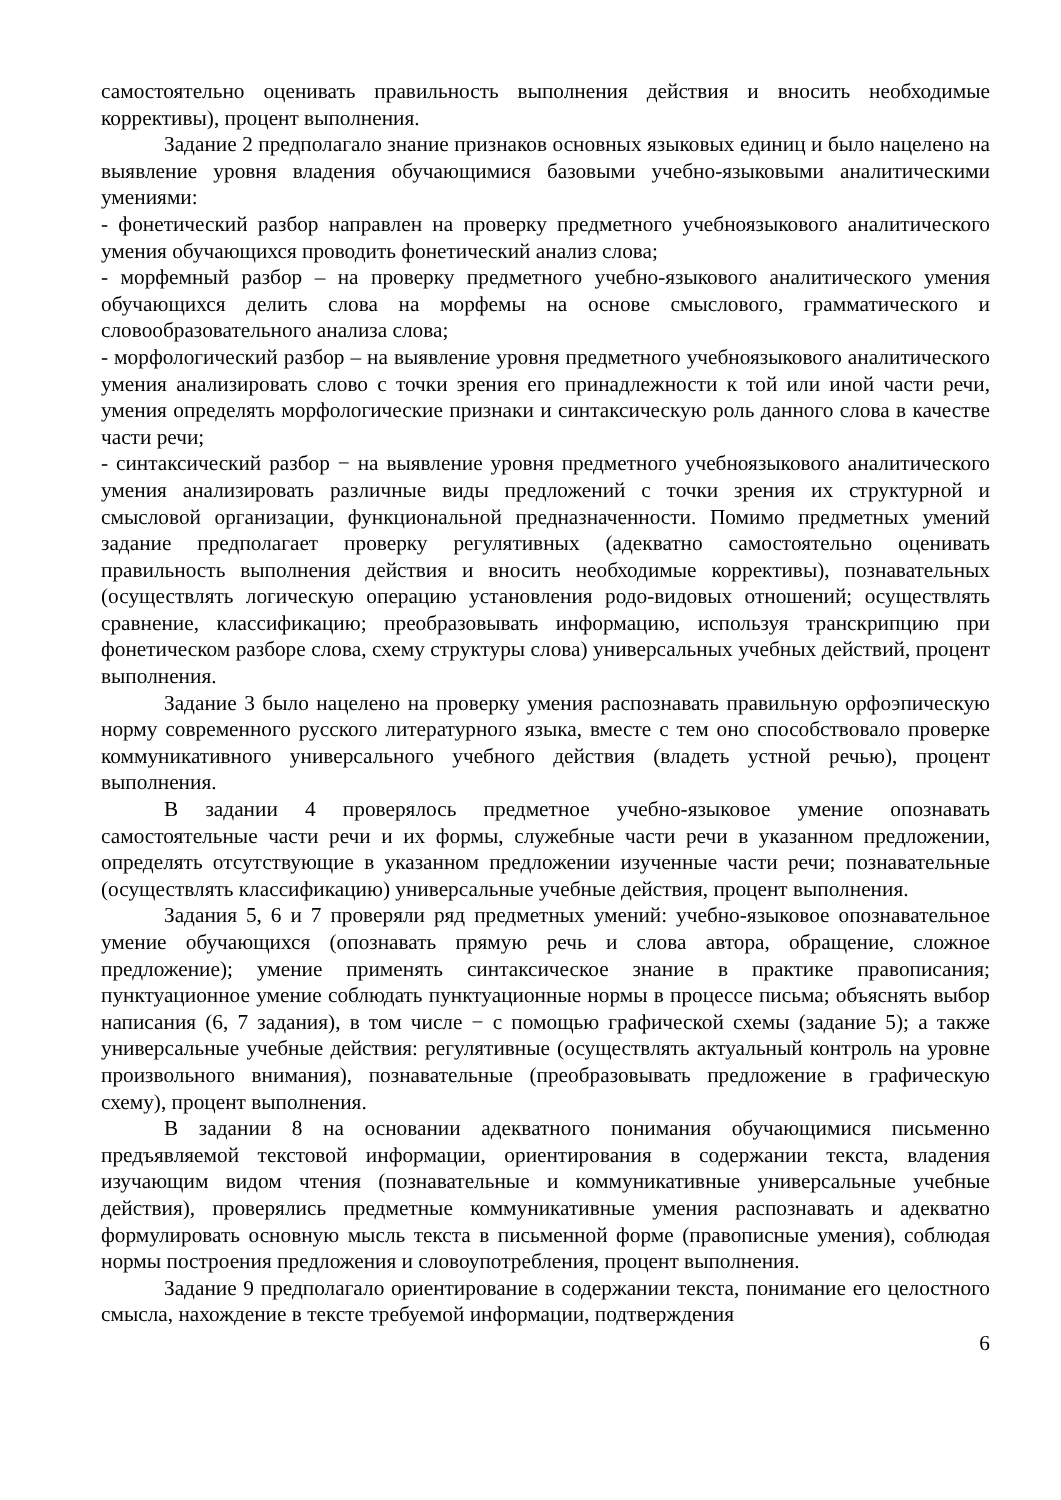самостоятельно оценивать правильность выполнения действия и вносить необходимые коррективы), процент выполнения.
Задание 2 предполагало знание признаков основных языковых единиц и было нацелено на выявление уровня владения обучающимися базовыми учебно-языковыми аналитическими умениями:
- фонетический разбор направлен на проверку предметного учебноязыкового аналитического умения обучающихся проводить фонетический анализ слова;
- морфемный разбор – на проверку предметного учебно-языкового аналитического умения обучающихся делить слова на морфемы на основе смыслового, грамматического и словообразовательного анализа слова;
- морфологический разбор – на выявление уровня предметного учебноязыкового аналитического умения анализировать слово с точки зрения его принадлежности к той или иной части речи, умения определять морфологические признаки и синтаксическую роль данного слова в качестве части речи;
- синтаксический разбор − на выявление уровня предметного учебноязыкового аналитического умения анализировать различные виды предложений с точки зрения их структурной и смысловой организации, функциональной предназначенности. Помимо предметных умений задание предполагает проверку регулятивных (адекватно самостоятельно оценивать правильность выполнения действия и вносить необходимые коррективы), познавательных (осуществлять логическую операцию установления родо-видовых отношений; осуществлять сравнение, классификацию; преобразовывать информацию, используя транскрипцию при фонетическом разборе слова, схему структуры слова) универсальных учебных действий, процент выполнения.
Задание 3 было нацелено на проверку умения распознавать правильную орфоэпическую норму современного русского литературного языка, вместе с тем оно способствовало проверке коммуникативного универсального учебного действия (владеть устной речью), процент выполнения.
В задании 4 проверялось предметное учебно-языковое умение опознавать самостоятельные части речи и их формы, служебные части речи в указанном предложении, определять отсутствующие в указанном предложении изученные части речи; познавательные (осуществлять классификацию) универсальные учебные действия, процент выполнения.
Задания 5, 6 и 7 проверяли ряд предметных умений: учебно-языковое опознавательное умение обучающихся (опознавать прямую речь и слова автора, обращение, сложное предложение); умение применять синтаксическое знание в практике правописания; пунктуационное умение соблюдать пунктуационные нормы в процессе письма; объяснять выбор написания (6, 7 задания), в том числе − с помощью графической схемы (задание 5); а также универсальные учебные действия: регулятивные (осуществлять актуальный контроль на уровне произвольного внимания), познавательные (преобразовывать предложение в графическую схему), процент выполнения.
В задании 8 на основании адекватного понимания обучающимися письменно предъявляемой текстовой информации, ориентирования в содержании текста, владения изучающим видом чтения (познавательные и коммуникативные универсальные учебные действия), проверялись предметные коммуникативные умения распознавать и адекватно формулировать основную мысль текста в письменной форме (правописные умения), соблюдая нормы построения предложения и словоупотребления, процент выполнения.
Задание 9 предполагало ориентирование в содержании текста, понимание его целостного смысла, нахождение в тексте требуемой информации, подтверждения
6